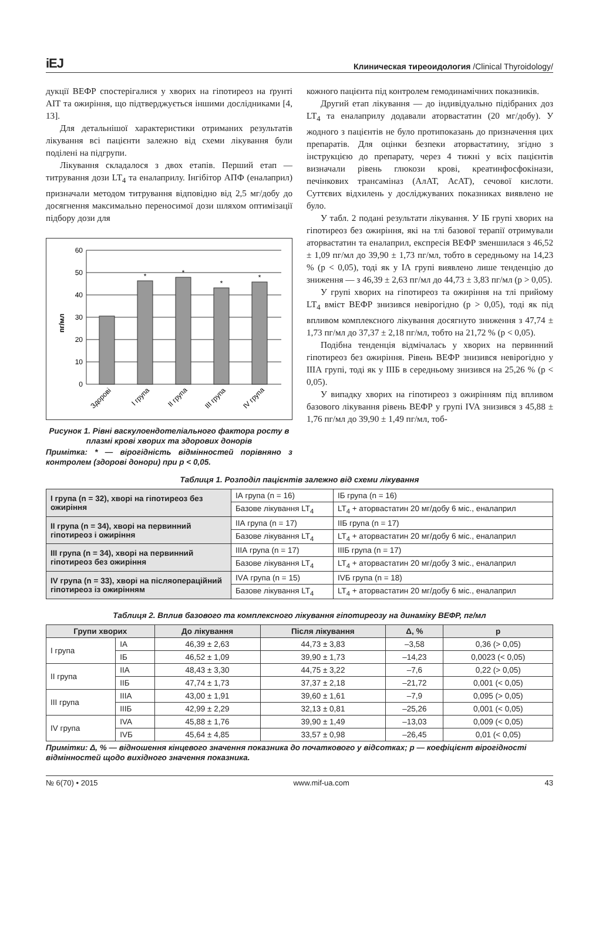iEJ Клиническая тиреоидология /Clinical Thyroidology/
дукції ВЕФР спостерігалися у хворих на гіпотиреоз на ґрунті АІТ та ожиріння, що підтверджується іншими дослідниками [4, 13].
Для детальнішої характеристики отриманих результатів лікування всі пацієнти залежно від схеми лікування були поділені на підгрупи.
Лікування складалося з двох етапів. Перший етап — титрування дози LT<sub>4</sub> та еналаприлу. Інгібітор АПФ (еналаприл) призначали методом титрування відповідно від 2,5 мг/добу до досягнення максимально переносимої дози шляхом оптимізації підбору дози для
пг/мл
60
50
40
30
20
10
0
*
*
*
*
Здорові
І група
ІІ група
ІІІ група
ІV група
Рисунок 1. Рівні васкулоендотеліального фактора росту в плазмі крові хворих та здорових донорів
Примітка: * — вірогідність відмінностей порівняно з контролем (здорові донори) при р < 0,05.
кожного пацієнта під контролем гемодинамічних показників.
Другий етап лікування — до індивідуально підібраних доз LT<sub>4</sub> та еналаприлу додавали аторвастатин (20 мг/добу). У жодного з пацієнтів не було протипоказань до призначення цих препаратів. Для оцінки безпеки аторвастатину, згідно з інструкцією до препарату, через 4 тижні у всіх пацієнтів визначали рівень глюкози крові, креатинфосфокінази, печінкових трансаміназ (АлАТ, АсАТ), сечової кислоти. Суттєвих відхилень у досліджуваних показниках виявлено не було.
У табл. 2 подані результати лікування. У ІБ групі хворих на гіпотиреоз без ожиріння, які на тлі базової терапії отримували аторвастатин та еналаприл, експресія ВЕФР зменшилася з 46,52 ± 1,09 пг/мл до 39,90 ± 1,73 пг/мл, тобто в середньому на 14,23 % (р < 0,05), тоді як у ІА групі виявлено лише тенденцію до зниження — з 46,39 ± 2,63 пг/мл до 44,73 ± 3,83 пг/мл (р > 0,05).
У групі хворих на гіпотиреоз та ожиріння на тлі прийому LT<sub>4</sub> вміст ВЕФР знизився невірогідно (р > 0,05), тоді як під впливом комплексного лікування досягнуто зниження з 47,74 ± 1,73 пг/мл до 37,37 ± 2,18 пг/мл, тобто на 21,72 % (р < 0,05).
Подібна тенденція відмічалась у хворих на первинний гіпотиреоз без ожиріння. Рівень ВЕФР знизився невірогідно у ІІІА групі, тоді як у ІІІБ в середньому знизився на 25,26 % (р < 0,05).
У випадку хворих на гіпотиреоз з ожирінням під впливом базового лікування рівень ВЕФР у групі IVA знизився з 45,88 ± 1,76 пг/мл до 39,90 ± 1,49 пг/мл, тоб-
Таблиця 1. Розподіл пацієнтів залежно від схеми лікування
| І група (n = 32), хворі на гіпотиреоз без ожиріння | ІА група (n = 16) | ІБ група (n = 16) |
| | Базове лікування LT<sub>4</sub> | LT<sub>4</sub> + аторвастатин 20 мг/добу 6 міс., еналаприл |
| ІІ група (n = 34), хворі на первинний гіпотиреоз і ожиріння | ІІА група (n = 17) | ІІБ група (n = 17) |
| | Базове лікування LT<sub>4</sub> | LT<sub>4</sub> + аторвастатин 20 мг/добу 6 міс., еналаприл |
| ІІІ група (n = 34), хворі на первинний гіпотиреоз без ожиріння | ІІІА група (n = 17) | ІІІБ група (n = 17) |
| | Базове лікування LT<sub>4</sub> | LT<sub>4</sub> + аторвастатин 20 мг/добу 3 міс., еналаприл |
| IV група (n = 33), хворі на післяопераційний гіпотиреоз із ожирінням | IVА група (n = 15) | IVБ група (n = 18) |
| | Базове лікування LT<sub>4</sub> | LT<sub>4</sub> + аторвастатин 20 мг/добу 6 міс., еналаприл |
Таблиця 2. Вплив базового та комплексного лікування гіпотиреозу на динаміку ВЕФР, пг/мл
| Групи хворих | | До лікування | Після лікування | Δ, % | р |
| --- | --- | --- | --- | --- | --- |
| І група | ІА | 46,39 ± 2,63 | 44,73 ± 3,83 | –3,58 | 0,36 (> 0,05) |
| | ІБ | 46,52 ± 1,09 | 39,90 ± 1,73 | –14,23 | 0,0023 (< 0,05) |
| ІІ група | ІІА | 48,43 ± 3,30 | 44,75 ± 3,22 | –7,6 | 0,22 (> 0,05) |
| | ІІБ | 47,74 ± 1,73 | 37,37 ± 2,18 | –21,72 | 0,001 (< 0,05) |
| ІІІ група | ІІІА | 43,00 ± 1,91 | 39,60 ± 1,61 | –7,9 | 0,095 (> 0,05) |
| | ІІІБ | 42,99 ± 2,29 | 32,13 ± 0,81 | –25,26 | 0,001 (< 0,05) |
| IV група | IVA | 45,88 ± 1,76 | 39,90 ± 1,49 | –13,03 | 0,009 (< 0,05) |
| | IVБ | 45,64 ± 4,85 | 33,57 ± 0,98 | –26,45 | 0,01 (< 0,05) |
Примітки: Δ, % — відношення кінцевого значення показника до початкового у відсотках; р — коефіцієнт вірогідності відмінностей щодо вихідного значення показника.
№ 6(70) • 2015 www.mif-ua.com 43